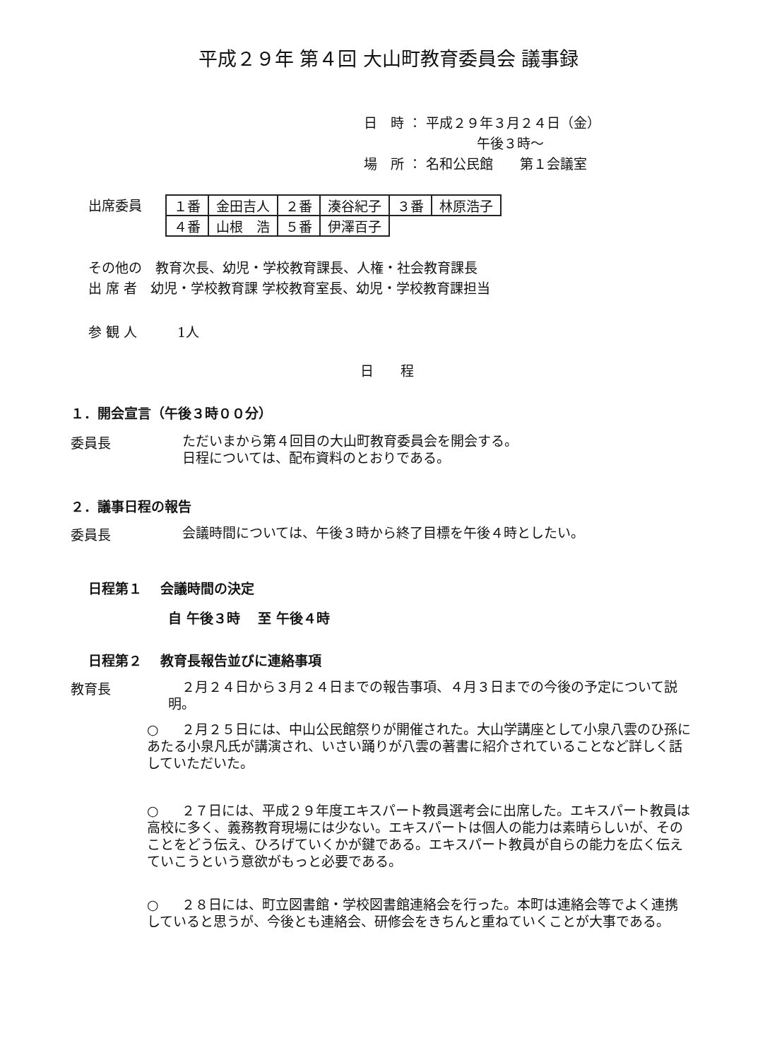平成２９年 第４回 大山町教育委員会 議事録
日　時 ： 平成２９年３月２４日（金）
午後３時～
場　所 ： 名和公民館　　第１会議室
出席委員
| １番 | 金田吉人 | ２番 | 湊谷紀子 | ３番 | 林原浩子 |
| ４番 | 山根 浩 | ５番 | 伊澤百子 | | |
その他の　教育次長、幼児・学校教育課長、人権・社会教育課長
出 席 者　幼児・学校教育課 学校教育室長、幼児・学校教育課担当
参 観 人　　　1人
日　　程
１．開会宣言（午後３時００分）
委員長
ただいまから第４回目の大山町教育委員会を開会する。
日程については、配布資料のとおりである。
２．議事日程の報告
委員長
会議時間については、午後３時から終了目標を午後４時としたい。
日程第１　 会議時間の決定
自 午後３時　 至 午後４時
日程第２　 教育長報告並びに連絡事項
教育長
　２月２４日から３月２４日までの報告事項、４月３日までの今後の予定について説明。
○　２月２５日には、中山公民館祭りが開催された。大山学講座として小泉八雲のひ孫にあたる小泉凡氏が講演され、いさい踊りが八雲の著書に紹介されていることなど詳しく話していただいた。
○　２７日には、平成２９年度エキスパート教員選考会に出席した。エキスパート教員は高校に多く、義務教育現場には少ない。エキスパートは個人の能力は素晴らしいが、そのことをどう伝え、ひろげていくかが鍵である。エキスパート教員が自らの能力を広く伝えていこうという意欲がもっと必要である。
○　２８日には、町立図書館・学校図書館連絡会を行った。本町は連絡会等でよく連携していると思うが、今後とも連絡会、研修会をきちんと重ねていくことが大事である。